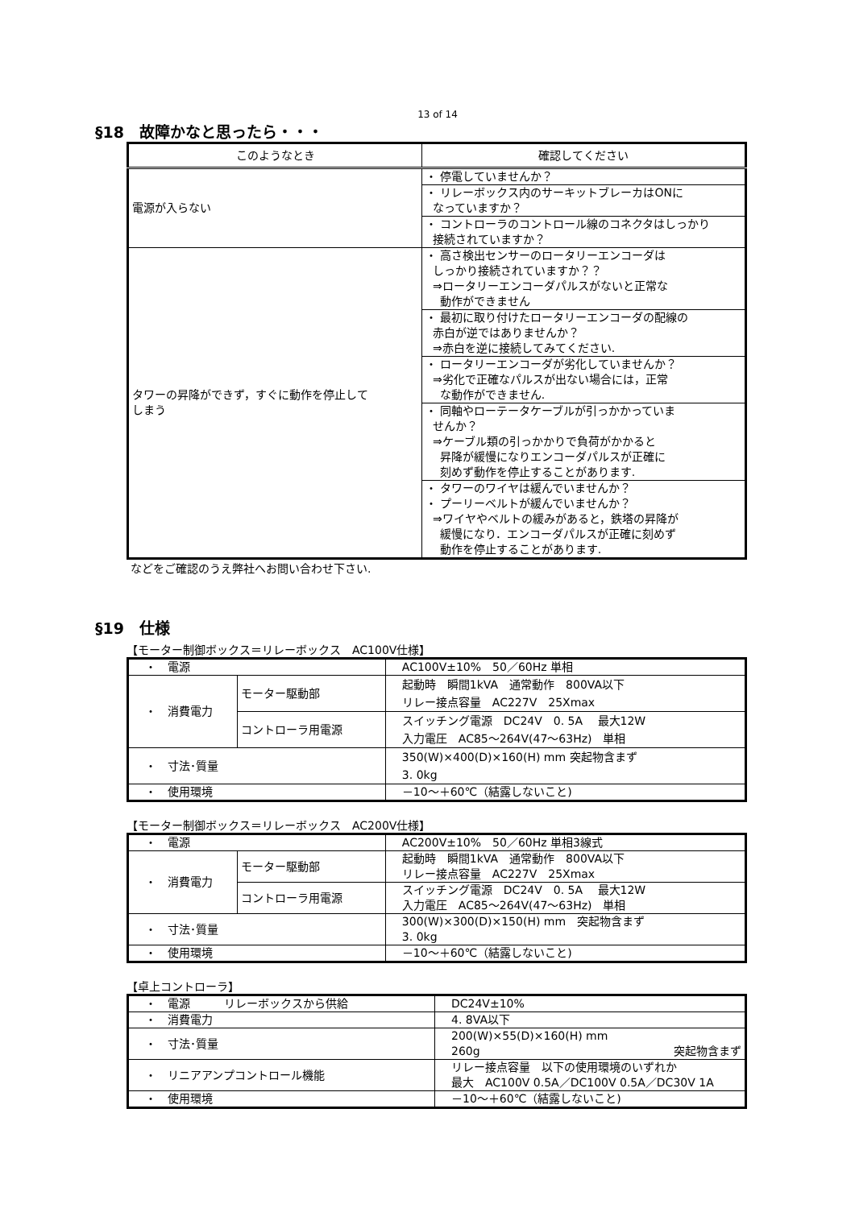13 of 14
§18　故障かなと思ったら・・・
| このようなとき | 確認してください |
| --- | --- |
| 電源が入らない | ・ 停電していませんか？ |
| | ・ リレーボックス内のサーキットブレーカはONに なっていますか？ |
| | ・ コントローラのコントロール線のコネクタはしっかり 接続されていますか？ |
| タワーの昇降ができず，すぐに動作を停止して しまう | ・ 高さ検出センサーのロータリーエンコーダは しっかり接続されていますか？？ ⇒ロータリーエンコーダパルスがないと正常な 動作ができません |
| | ・ 最初に取り付けたロータリーエンコーダの配線の 赤白が逆ではありませんか？ ⇒赤白を逆に接続してみてください. |
| | ・ ロータリーエンコーダが劣化していませんか？ ⇒劣化で正確なパルスが出ない場合には，正常 な動作ができません. |
| | ・ 同軸やローテータケーブルが引っかかっていま せんか？ ⇒ケーブル類の引っかかりで負荷がかかると 昇降が緩慢になりエンコーダパルスが正確に 刻めず動作を停止することがあります. |
| | ・ タワーのワイヤは緩んでいませんか？ ・ プーリーベルトが緩んでいませんか？ ⇒ワイヤやベルトの緩みがあると，鉄塔の昇降が 緩慢になり．エンコーダパルスが正確に刻めず 動作を停止することがあります. |
などをご確認のうえ弊社へお問い合わせ下さい.
§19　仕様
【モーター制御ボックス＝リレーボックス　AC100V仕様】
| ・ 電源 | | AC100V±10% 50／60Hz 単相 |
| ・ 消費電力 | モーター駆動部 | 起動時 瞬間1kVA 通常動作 800VA以下 リレー接点容量 AC227V 25Xmax |
| | コントローラ用電源 | スイッチング電源 DC24V 0. 5A 最大12W 入力電圧 AC85～264V(47～63Hz) 単相 |
| ・ 寸法･質量 | | 350(W)×400(D)×160(H) mm 突起物含まず 3. 0kg |
| ・ 使用環境 | | －10～＋60℃（結露しないこと) |
【モーター制御ボックス＝リレーボックス　AC200V仕様】
| ・ 電源 | | AC200V±10% 50／60Hz 単相3線式 |
| ・ 消費電力 | モーター駆動部 | 起動時 瞬間1kVA 通常動作 800VA以下 リレー接点容量 AC227V 25Xmax |
| | コントローラ用電源 | スイッチング電源 DC24V 0. 5A 最大12W 入力電圧 AC85～264V(47～63Hz) 単相 |
| ・ 寸法･質量 | | 300(W)×300(D)×150(H) mm 突起物含まず 3. 0kg |
| ・ 使用環境 | | －10～＋60℃（結露しないこと) |
【卓上コントローラ】
| ・ 電源 リレーボックスから供給 | DC24V±10% |
| ・ 消費電力 | 4. 8VA以下 |
| ・ 寸法･質量 | 200(W)×55(D)×160(H) mm 260g 突起物含まず |
| ・ リニアアンプコントロール機能 | リレー接点容量 以下の使用環境のいずれか 最大 AC100V 0.5A／DC100V 0.5A／DC30V 1A |
| ・ 使用環境 | －10～＋60℃（結露しないこと) |